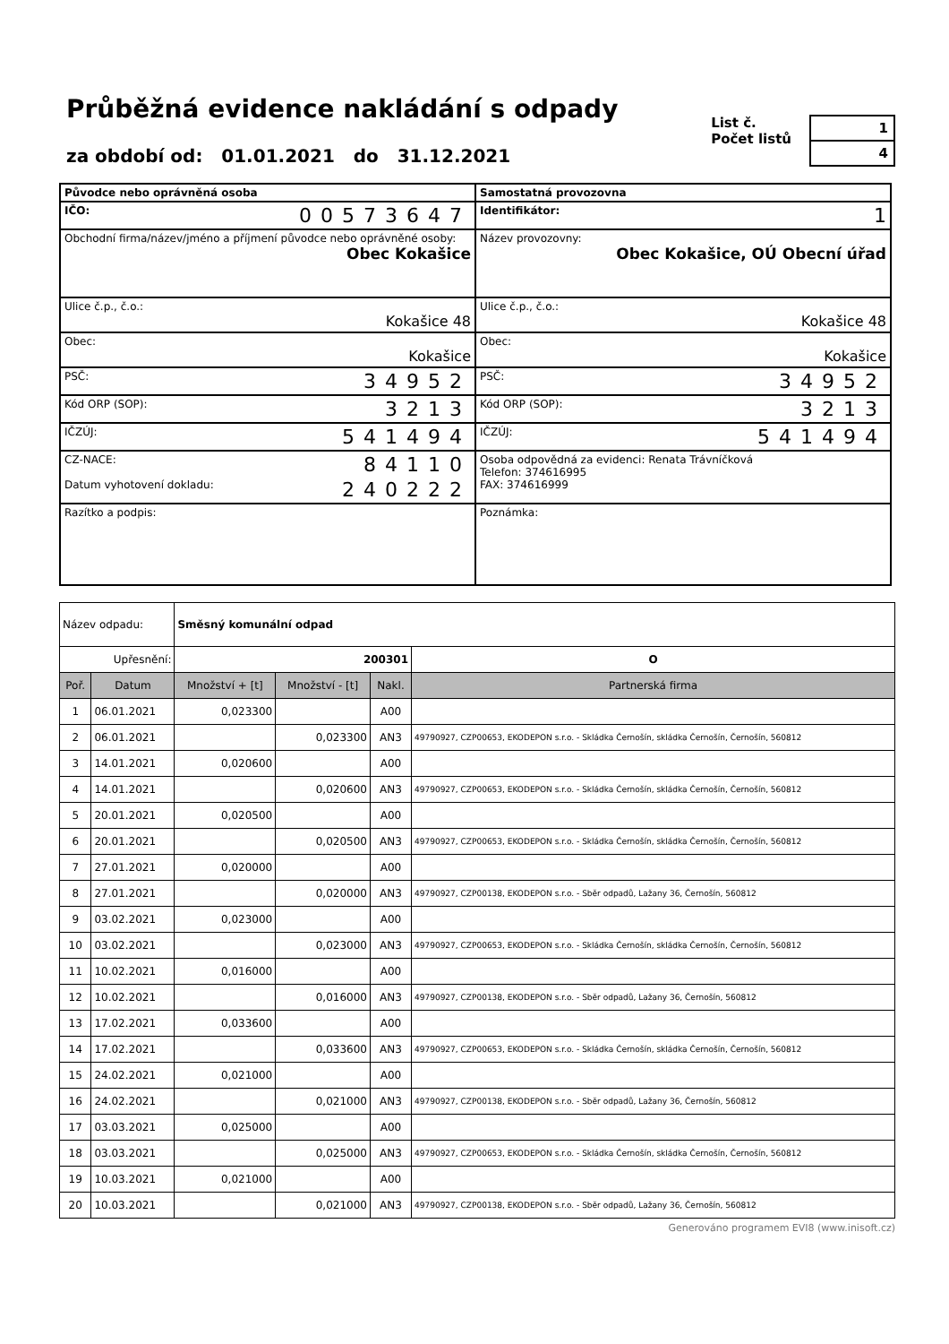Průběžná evidence nakládání s odpady
za období od: 01.01.2021 do 31.12.2021
List č.
Počet listů
| 1 |
| 4 |
| Původce nebo oprávněná osoba | Samostatná provozovna |
| IČO: 00573647 | Identifikátor: 1 |
| Obchodní firma/název/jméno a příjmení původce nebo oprávněné osoby: Obec Kokašice | Název provozovny: Obec Kokašice, OÚ Obecní úřad |
| Ulice č.p., č.o.: Kokašice 48 | Ulice č.p., č.o.: Kokašice 48 |
| Obec: Kokašice | Obec: Kokašice |
| PSČ: 34952 | PSČ: 34952 |
| Kód ORP (SOP): 3213 | Kód ORP (SOP): 3213 |
| IČZÚJ: 541494 | IČZÚJ: 541494 |
| CZ-NACE: 84110 Datum vyhotovení dokladu: 240222 | Osoba odpovědná za evidenci: Renata Trávníčková Telefon: 374616995 FAX: 374616999 |
| Razítko a podpis: | Poznámka: |
| Název odpadu: | | Směsný komunální odpad | | | | |
| Upřesnění: | | 200301 | | | | O |
| Poř. | Datum | Množství + [t] | Množství - [t] | Nakl. | Partnerská firma | |
| 1 | 06.01.2021 | 0,023300 | | A00 | | |
| 2 | 06.01.2021 | | 0,023300 | AN3 | 49790927, CZP00653, EKODEPON s.r.o. - Skládka Černošín, skládka Černošín, Černošín, 560812 | |
| 3 | 14.01.2021 | 0,020600 | | A00 | | |
| 4 | 14.01.2021 | | 0,020600 | AN3 | 49790927, CZP00653, EKODEPON s.r.o. - Skládka Černošín, skládka Černošín, Černošín, 560812 | |
| 5 | 20.01.2021 | 0,020500 | | A00 | | |
| 6 | 20.01.2021 | | 0,020500 | AN3 | 49790927, CZP00653, EKODEPON s.r.o. - Skládka Černošín, skládka Černošín, Černošín, 560812 | |
| 7 | 27.01.2021 | 0,020000 | | A00 | | |
| 8 | 27.01.2021 | | 0,020000 | AN3 | 49790927, CZP00138, EKODEPON s.r.o. - Sběr odpadů, Lažany 36, Černošín, 560812 | |
| 9 | 03.02.2021 | 0,023000 | | A00 | | |
| 10 | 03.02.2021 | | 0,023000 | AN3 | 49790927, CZP00653, EKODEPON s.r.o. - Skládka Černošín, skládka Černošín, Černošín, 560812 | |
| 11 | 10.02.2021 | 0,016000 | | A00 | | |
| 12 | 10.02.2021 | | 0,016000 | AN3 | 49790927, CZP00138, EKODEPON s.r.o. - Sběr odpadů, Lažany 36, Černošín, 560812 | |
| 13 | 17.02.2021 | 0,033600 | | A00 | | |
| 14 | 17.02.2021 | | 0,033600 | AN3 | 49790927, CZP00653, EKODEPON s.r.o. - Skládka Černošín, skládka Černošín, Černošín, 560812 | |
| 15 | 24.02.2021 | 0,021000 | | A00 | | |
| 16 | 24.02.2021 | | 0,021000 | AN3 | 49790927, CZP00138, EKODEPON s.r.o. - Sběr odpadů, Lažany 36, Černošín, 560812 | |
| 17 | 03.03.2021 | 0,025000 | | A00 | | |
| 18 | 03.03.2021 | | 0,025000 | AN3 | 49790927, CZP00653, EKODEPON s.r.o. - Skládka Černošín, skládka Černošín, Černošín, 560812 | |
| 19 | 10.03.2021 | 0,021000 | | A00 | | |
| 20 | 10.03.2021 | | 0,021000 | AN3 | 49790927, CZP00138, EKODEPON s.r.o. - Sběr odpadů, Lažany 36, Černošín, 560812 | |
Generováno programem EVI8 (www.inisoft.cz)